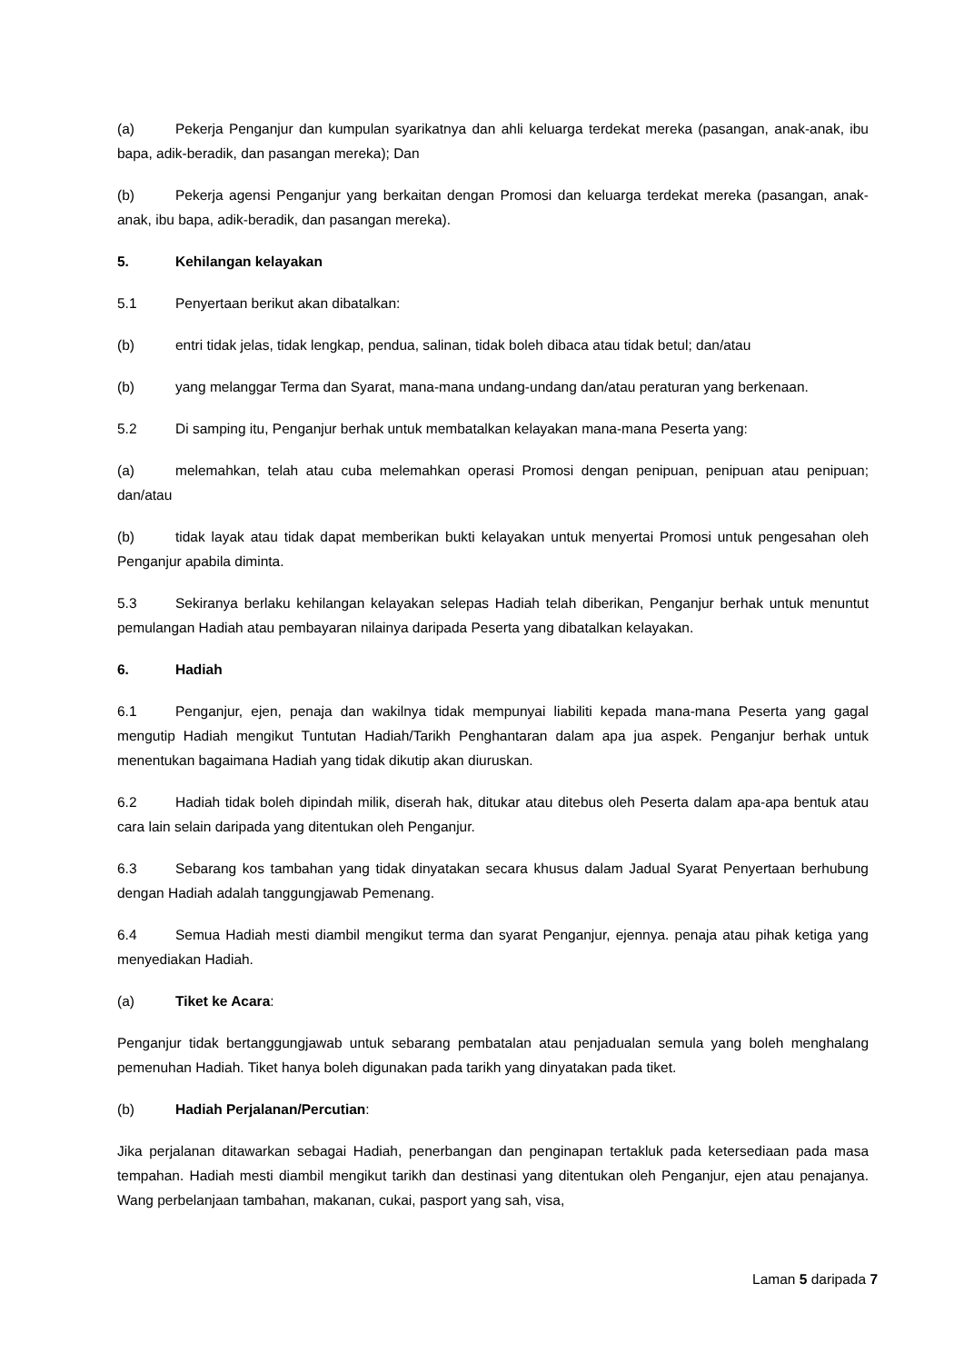(a) Pekerja Penganjur dan kumpulan syarikatnya dan ahli keluarga terdekat mereka (pasangan, anak-anak, ibu bapa, adik-beradik, dan pasangan mereka); Dan
(b) Pekerja agensi Penganjur yang berkaitan dengan Promosi dan keluarga terdekat mereka (pasangan, anak-anak, ibu bapa, adik-beradik, dan pasangan mereka).
5. Kehilangan kelayakan
5.1 Penyertaan berikut akan dibatalkan:
(b) entri tidak jelas, tidak lengkap, pendua, salinan, tidak boleh dibaca atau tidak betul; dan/atau
(b) yang melanggar Terma dan Syarat, mana-mana undang-undang dan/atau peraturan yang berkenaan.
5.2 Di samping itu, Penganjur berhak untuk membatalkan kelayakan mana-mana Peserta yang:
(a) melemahkan, telah atau cuba melemahkan operasi Promosi dengan penipuan, penipuan atau penipuan; dan/atau
(b) tidak layak atau tidak dapat memberikan bukti kelayakan untuk menyertai Promosi untuk pengesahan oleh Penganjur apabila diminta.
5.3 Sekiranya berlaku kehilangan kelayakan selepas Hadiah telah diberikan, Penganjur berhak untuk menuntut pemulangan Hadiah atau pembayaran nilainya daripada Peserta yang dibatalkan kelayakan.
6. Hadiah
6.1 Penganjur, ejen, penaja dan wakilnya tidak mempunyai liabiliti kepada mana-mana Peserta yang gagal mengutip Hadiah mengikut Tuntutan Hadiah/Tarikh Penghantaran dalam apa jua aspek. Penganjur berhak untuk menentukan bagaimana Hadiah yang tidak dikutip akan diuruskan.
6.2 Hadiah tidak boleh dipindah milik, diserah hak, ditukar atau ditebus oleh Peserta dalam apa-apa bentuk atau cara lain selain daripada yang ditentukan oleh Penganjur.
6.3 Sebarang kos tambahan yang tidak dinyatakan secara khusus dalam Jadual Syarat Penyertaan berhubung dengan Hadiah adalah tanggungjawab Pemenang.
6.4 Semua Hadiah mesti diambil mengikut terma dan syarat Penganjur, ejennya. penaja atau pihak ketiga yang menyediakan Hadiah.
(a) Tiket ke Acara:
Penganjur tidak bertanggungjawab untuk sebarang pembatalan atau penjadualan semula yang boleh menghalang pemenuhan Hadiah. Tiket hanya boleh digunakan pada tarikh yang dinyatakan pada tiket.
(b) Hadiah Perjalanan/Percutian:
Jika perjalanan ditawarkan sebagai Hadiah, penerbangan dan penginapan tertakluk pada ketersediaan pada masa tempahan. Hadiah mesti diambil mengikut tarikh dan destinasi yang ditentukan oleh Penganjur, ejen atau penajanya. Wang perbelanjaan tambahan, makanan, cukai, pasport yang sah, visa,
Laman 5 daripada 7